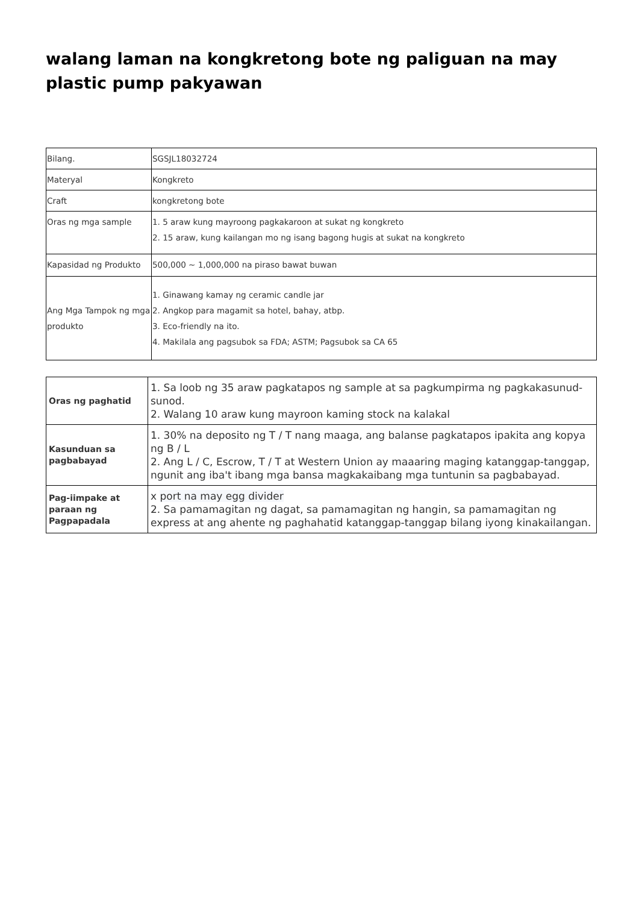walang laman na kongkretong bote ng paliguan na may plastic pump pakyawan
| Bilang. | SGSJL18032724 |
| Materyal | Kongkreto |
| Craft | kongkretong bote |
| Oras ng mga sample | 1. 5 araw kung mayroong pagkakaroon at sukat ng kongkreto 2. 15 araw, kung kailangan mo ng isang bagong hugis at sukat na kongkreto |
| Kapasidad ng Produkto | 500,000 ~ 1,000,000 na piraso bawat buwan |
| Ang Mga Tampok ng mga produkto | 1. Ginawang kamay ng ceramic candle jar 2. Angkop para magamit sa hotel, bahay, atbp. 3. Eco-friendly na ito. 4. Makilala ang pagsubok sa FDA; ASTM; Pagsubok sa CA 65 |
| Oras ng paghatid | 1. Sa loob ng 35 araw pagkatapos ng sample at sa pagkumpirma ng pagkakasunud-sunod. 2. Walang 10 araw kung mayroon kaming stock na kalakal |
| Kasunduan sa pagbabayad | 1. 30% na deposito ng T / T nang maaga, ang balanse pagkatapos ipakita ang kopya ng B / L 2. Ang L / C, Escrow, T / T at Western Union ay maaaring maging katanggap-tanggap, ngunit ang iba't ibang mga bansa magkakaibang mga tuntunin sa pagbabayad. |
| Pag-iimpake at paraan ng Pagpapadala | x port na may egg divider 2. Sa pamamagitan ng dagat, sa pamamagitan ng hangin, sa pamamagitan ng express at ang ahente ng paghahatid katanggap-tanggap bilang iyong kinakailangan. |